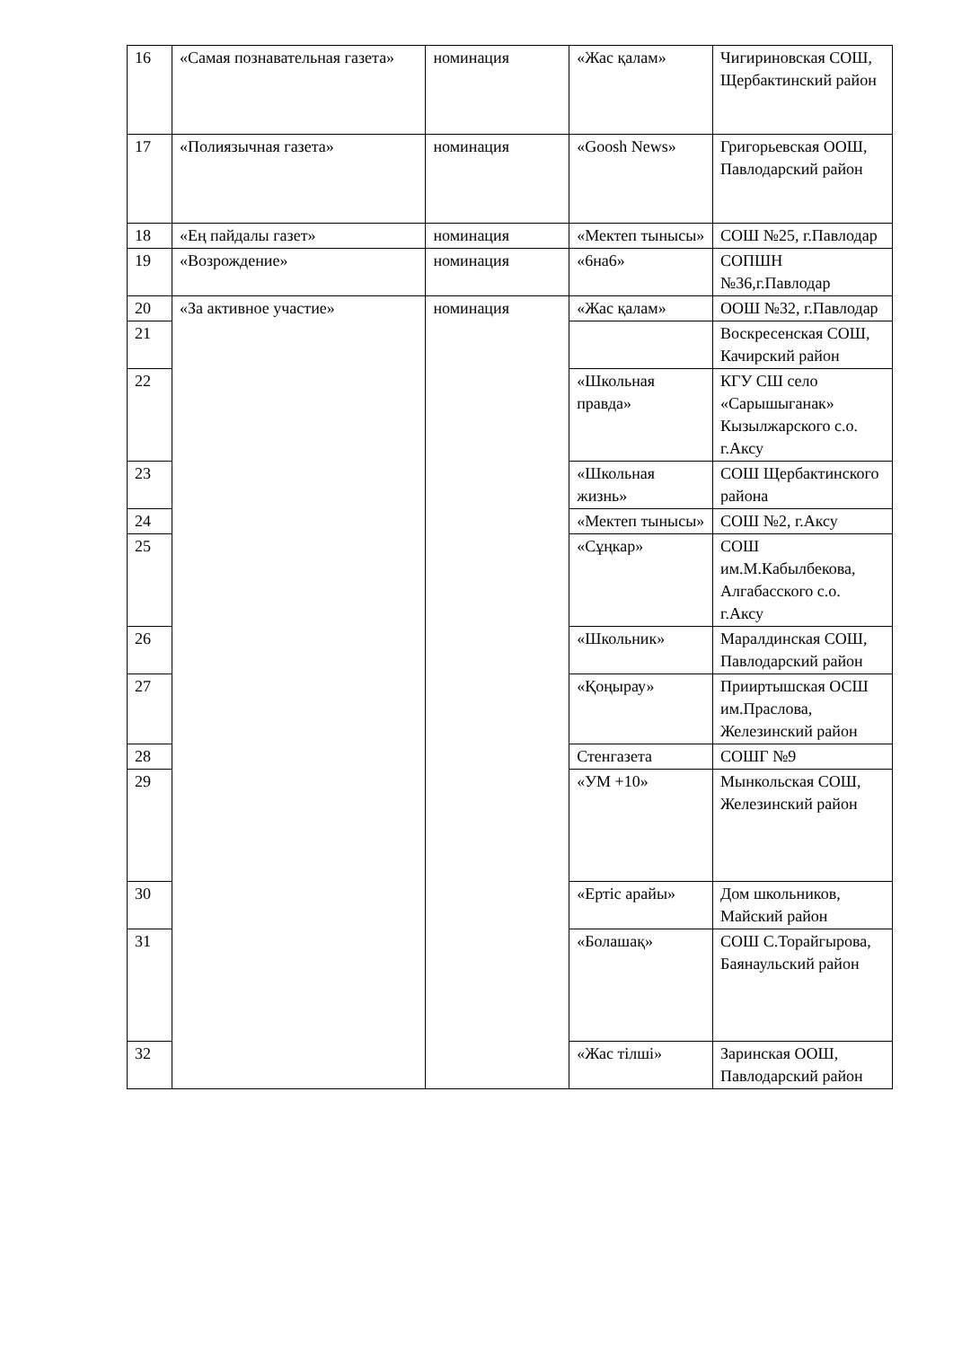| 16 | «Самая познавательная газета» | номинация | «Жас қалам» | Чигириновская СОШ, Щербактинский район |
| 17 | «Полиязычная газета» | номинация | «Goosh News» | Григорьевская ООШ, Павлодарский район |
| 18 | «Ең пайдалы газет» | номинация | «Мектеп тынысы» | СОШ №25, г.Павлодар |
| 19 | «Возрождение» | номинация | «6на6» | СОПШН №36,г.Павлодар |
| 20 | «За активное участие» | номинация | «Жас қалам» | ООШ №32, г.Павлодар |
| 21 | | | | Воскресенская СОШ, Качирский район |
| 22 | | | «Школьная правда» | КГУ СШ село «Сарышыганак» Кызылжарского с.о. г.Аксу |
| 23 | | | «Школьная жизнь» | СОШ Щербактинского района |
| 24 | | | «Мектеп тынысы» | СОШ №2, г.Аксу |
| 25 | | | «Сұңкар» | СОШ им.М.Кабылбекова, Алгабасского с.о. г.Аксу |
| 26 | | | «Школьник» | Маралдинская СОШ, Павлодарский район |
| 27 | | | «Қоңырау» | Прииртышская ОСШ им.Праслова, Железинский район |
| 28 | | | Стенгазета | СОШГ №9 |
| 29 | | | «УМ +10» | Мынкольская СОШ, Железинский район |
| 30 | | | «Ертіс арайы» | Дом школьников, Майский район |
| 31 | | | «Болашақ» | СОШ С.Торайгырова, Баянаульский район |
| 32 | | | «Жас тілші» | Заринская ООШ, Павлодарский район |